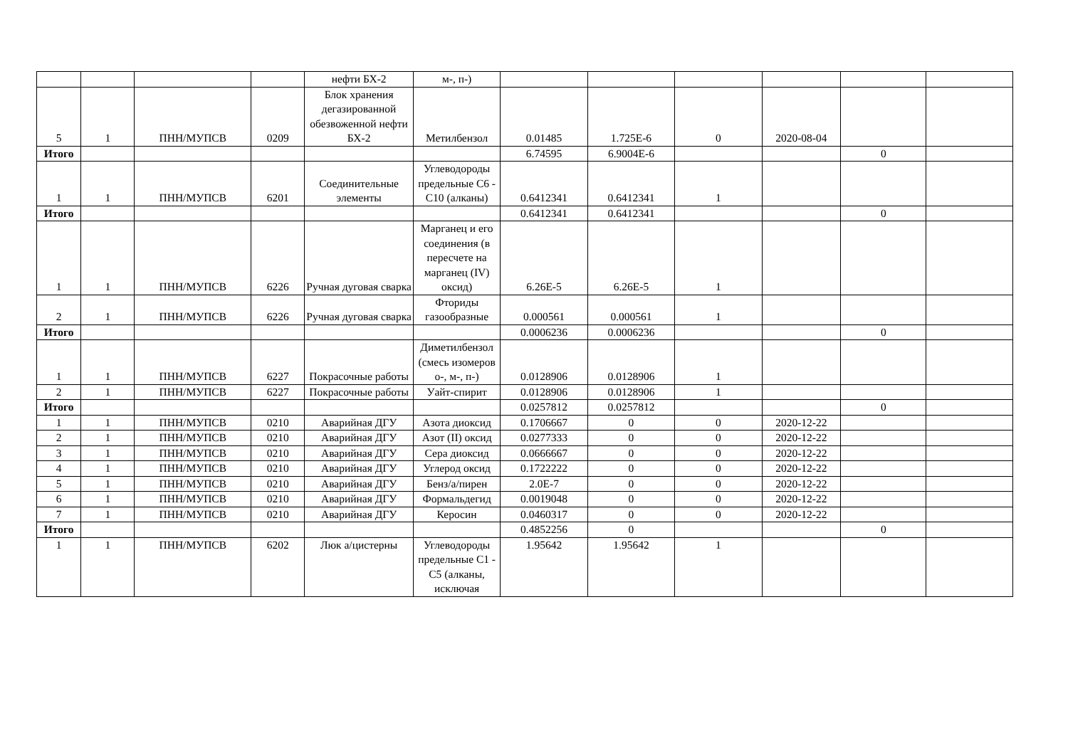| | | | | нефти БХ-2 | м-, п-) | | | | | | |
| 5 | 1 | ПНН/МУПСВ | 0209 | Блок хранения дегазированной обезвоженной нефти БХ-2 | Метилбензол | 0.01485 | 1.725E-6 | 0 | 2020-08-04 | | |
| Итого | | | | | | 6.74595 | 6.9004E-6 | | | 0 | |
| 1 | 1 | ПНН/МУПСВ | 6201 | Соединительные элементы | Углеводороды предельные С6 - С10 (алканы) | 0.6412341 | 0.6412341 | 1 | | | |
| Итого | | | | | | 0.6412341 | 0.6412341 | | | 0 | |
| 1 | 1 | ПНН/МУПСВ | 6226 | Ручная дуговая сварка | Марганец и его соединения (в пересчете на марганец (IV) оксид) | 6.26E-5 | 6.26E-5 | 1 | | | |
| 2 | 1 | ПНН/МУПСВ | 6226 | Ручная дуговая сварка | Фториды газообразные | 0.000561 | 0.000561 | 1 | | | |
| Итого | | | | | | 0.0006236 | 0.0006236 | | | 0 | |
| 1 | 1 | ПНН/МУПСВ | 6227 | Покрасочные работы | Диметилбензол (смесь изомеров о-, м-, п-) | 0.0128906 | 0.0128906 | 1 | | | |
| 2 | 1 | ПНН/МУПСВ | 6227 | Покрасочные работы | Уайт-спирит | 0.0128906 | 0.0128906 | 1 | | | |
| Итого | | | | | | 0.0257812 | 0.0257812 | | | 0 | |
| 1 | 1 | ПНН/МУПСВ | 0210 | Аварийная ДГУ | Азота диоксид | 0.1706667 | 0 | 0 | 2020-12-22 | | |
| 2 | 1 | ПНН/МУПСВ | 0210 | Аварийная ДГУ | Азот (II) оксид | 0.0277333 | 0 | 0 | 2020-12-22 | | |
| 3 | 1 | ПНН/МУПСВ | 0210 | Аварийная ДГУ | Сера диоксид | 0.0666667 | 0 | 0 | 2020-12-22 | | |
| 4 | 1 | ПНН/МУПСВ | 0210 | Аварийная ДГУ | Углерод оксид | 0.1722222 | 0 | 0 | 2020-12-22 | | |
| 5 | 1 | ПНН/МУПСВ | 0210 | Аварийная ДГУ | Бенз/а/пирен | 2.0E-7 | 0 | 0 | 2020-12-22 | | |
| 6 | 1 | ПНН/МУПСВ | 0210 | Аварийная ДГУ | Формальдегид | 0.0019048 | 0 | 0 | 2020-12-22 | | |
| 7 | 1 | ПНН/МУПСВ | 0210 | Аварийная ДГУ | Керосин | 0.0460317 | 0 | 0 | 2020-12-22 | | |
| Итого | | | | | | 0.4852256 | 0 | | | 0 | |
| 1 | 1 | ПНН/МУПСВ | 6202 | Люк а/цистерны | Углеводороды предельные С1 - С5 (алканы, исключая | 1.95642 | 1.95642 | 1 | | | |